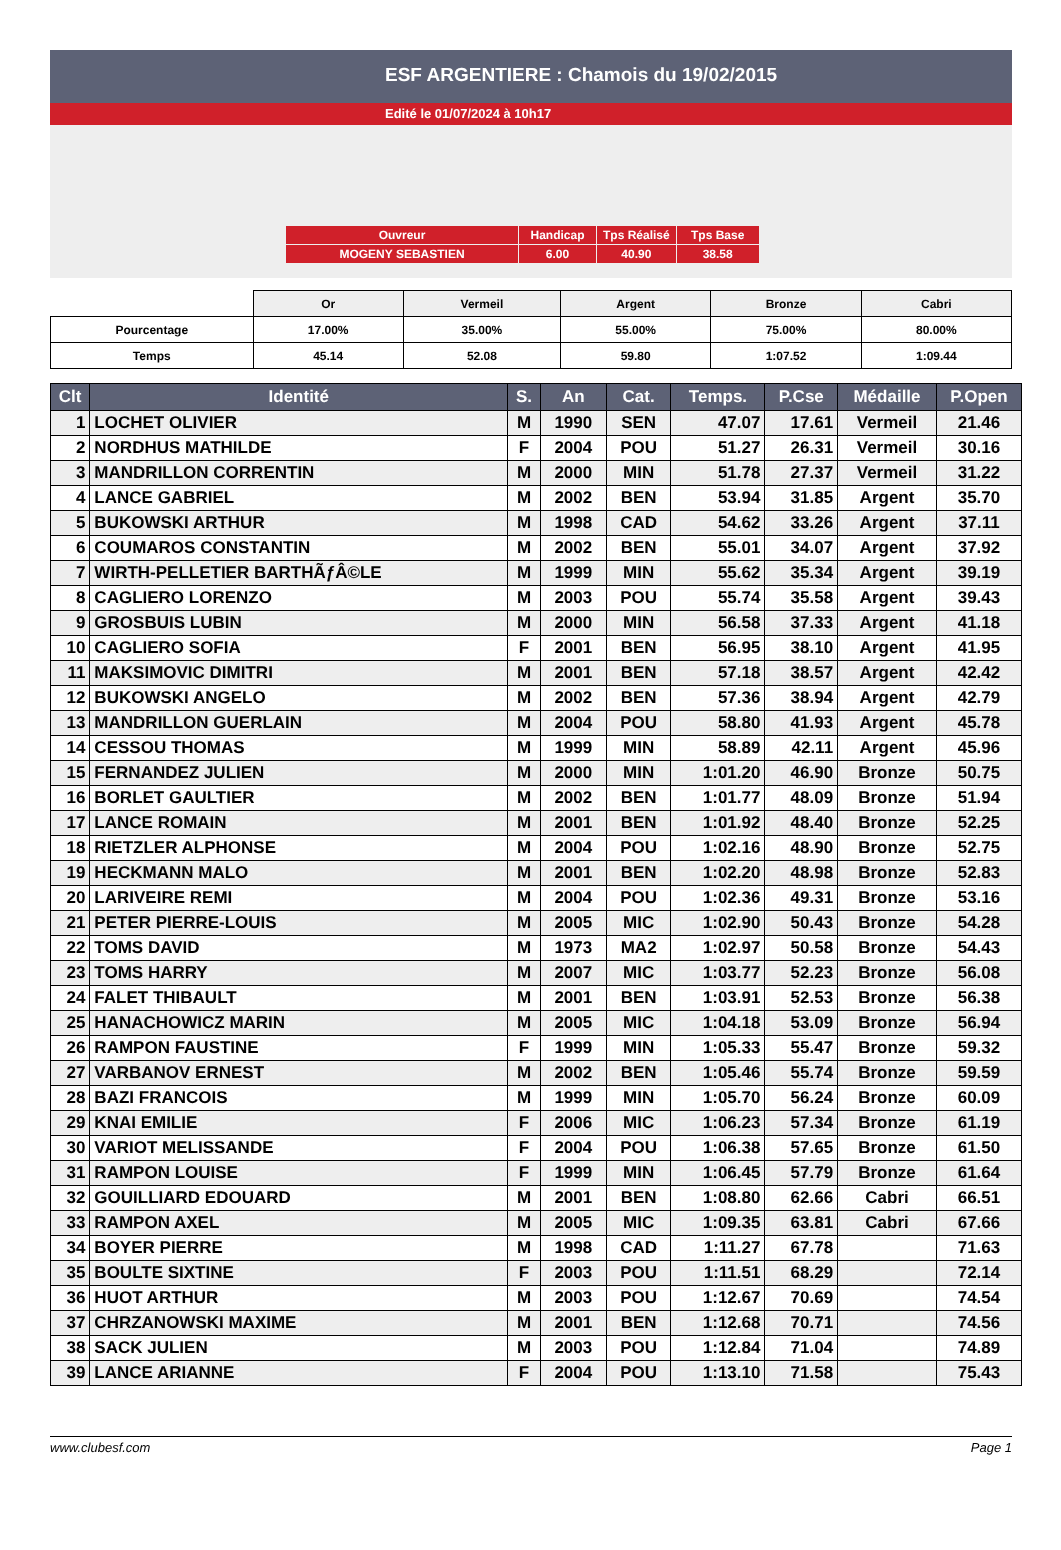ESF ARGENTIERE : Chamois du 19/02/2015
Edité le 01/07/2024 à 10h17
| Ouvreur | Handicap | Tps Réalisé | Tps Base |
| MOGENY SEBASTIEN | 6.00 | 40.90 | 38.58 |
| | Or | Vermeil | Argent | Bronze | Cabri |
| Pourcentage | 17.00% | 35.00% | 55.00% | 75.00% | 80.00% |
| Temps | 45.14 | 52.08 | 59.80 | 1:07.52 | 1:09.44 |
| Clt | Identité | S. | An | Cat. | Temps. | P.Cse | Médaille | P.Open |
| --- | --- | --- | --- | --- | --- | --- | --- | --- |
| 1 | LOCHET OLIVIER | M | 1990 | SEN | 47.07 | 17.61 | Vermeil | 21.46 |
| 2 | NORDHUS MATHILDE | F | 2004 | POU | 51.27 | 26.31 | Vermeil | 30.16 |
| 3 | MANDRILLON CORRENTIN | M | 2000 | MIN | 51.78 | 27.37 | Vermeil | 31.22 |
| 4 | LANCE GABRIEL | M | 2002 | BEN | 53.94 | 31.85 | Argent | 35.70 |
| 5 | BUKOWSKI ARTHUR | M | 1998 | CAD | 54.62 | 33.26 | Argent | 37.11 |
| 6 | COUMAROS CONSTANTIN | M | 2002 | BEN | 55.01 | 34.07 | Argent | 37.92 |
| 7 | WIRTH-PELLETIER BARTHÃƒÂ©LE | M | 1999 | MIN | 55.62 | 35.34 | Argent | 39.19 |
| 8 | CAGLIERO LORENZO | M | 2003 | POU | 55.74 | 35.58 | Argent | 39.43 |
| 9 | GROSBUIS LUBIN | M | 2000 | MIN | 56.58 | 37.33 | Argent | 41.18 |
| 10 | CAGLIERO SOFIA | F | 2001 | BEN | 56.95 | 38.10 | Argent | 41.95 |
| 11 | MAKSIMOVIC DIMITRI | M | 2001 | BEN | 57.18 | 38.57 | Argent | 42.42 |
| 12 | BUKOWSKI ANGELO | M | 2002 | BEN | 57.36 | 38.94 | Argent | 42.79 |
| 13 | MANDRILLON GUERLAIN | M | 2004 | POU | 58.80 | 41.93 | Argent | 45.78 |
| 14 | CESSOU THOMAS | M | 1999 | MIN | 58.89 | 42.11 | Argent | 45.96 |
| 15 | FERNANDEZ JULIEN | M | 2000 | MIN | 1:01.20 | 46.90 | Bronze | 50.75 |
| 16 | BORLET GAULTIER | M | 2002 | BEN | 1:01.77 | 48.09 | Bronze | 51.94 |
| 17 | LANCE ROMAIN | M | 2001 | BEN | 1:01.92 | 48.40 | Bronze | 52.25 |
| 18 | RIETZLER ALPHONSE | M | 2004 | POU | 1:02.16 | 48.90 | Bronze | 52.75 |
| 19 | HECKMANN MALO | M | 2001 | BEN | 1:02.20 | 48.98 | Bronze | 52.83 |
| 20 | LARIVEIRE REMI | M | 2004 | POU | 1:02.36 | 49.31 | Bronze | 53.16 |
| 21 | PETER PIERRE-LOUIS | M | 2005 | MIC | 1:02.90 | 50.43 | Bronze | 54.28 |
| 22 | TOMS DAVID | M | 1973 | MA2 | 1:02.97 | 50.58 | Bronze | 54.43 |
| 23 | TOMS HARRY | M | 2007 | MIC | 1:03.77 | 52.23 | Bronze | 56.08 |
| 24 | FALET THIBAULT | M | 2001 | BEN | 1:03.91 | 52.53 | Bronze | 56.38 |
| 25 | HANACHOWICZ MARIN | M | 2005 | MIC | 1:04.18 | 53.09 | Bronze | 56.94 |
| 26 | RAMPON FAUSTINE | F | 1999 | MIN | 1:05.33 | 55.47 | Bronze | 59.32 |
| 27 | VARBANOV ERNEST | M | 2002 | BEN | 1:05.46 | 55.74 | Bronze | 59.59 |
| 28 | BAZI FRANCOIS | M | 1999 | MIN | 1:05.70 | 56.24 | Bronze | 60.09 |
| 29 | KNAI EMILIE | F | 2006 | MIC | 1:06.23 | 57.34 | Bronze | 61.19 |
| 30 | VARIOT MELISSANDE | F | 2004 | POU | 1:06.38 | 57.65 | Bronze | 61.50 |
| 31 | RAMPON LOUISE | F | 1999 | MIN | 1:06.45 | 57.79 | Bronze | 61.64 |
| 32 | GOUILLIARD EDOUARD | M | 2001 | BEN | 1:08.80 | 62.66 | Cabri | 66.51 |
| 33 | RAMPON AXEL | M | 2005 | MIC | 1:09.35 | 63.81 | Cabri | 67.66 |
| 34 | BOYER PIERRE | M | 1998 | CAD | 1:11.27 | 67.78 | | 71.63 |
| 35 | BOULTE SIXTINE | F | 2003 | POU | 1:11.51 | 68.29 | | 72.14 |
| 36 | HUOT ARTHUR | M | 2003 | POU | 1:12.67 | 70.69 | | 74.54 |
| 37 | CHRZANOWSKI MAXIME | M | 2001 | BEN | 1:12.68 | 70.71 | | 74.56 |
| 38 | SACK JULIEN | M | 2003 | POU | 1:12.84 | 71.04 | | 74.89 |
| 39 | LANCE ARIANNE | F | 2004 | POU | 1:13.10 | 71.58 | | 75.43 |
www.clubesf.com Page 1